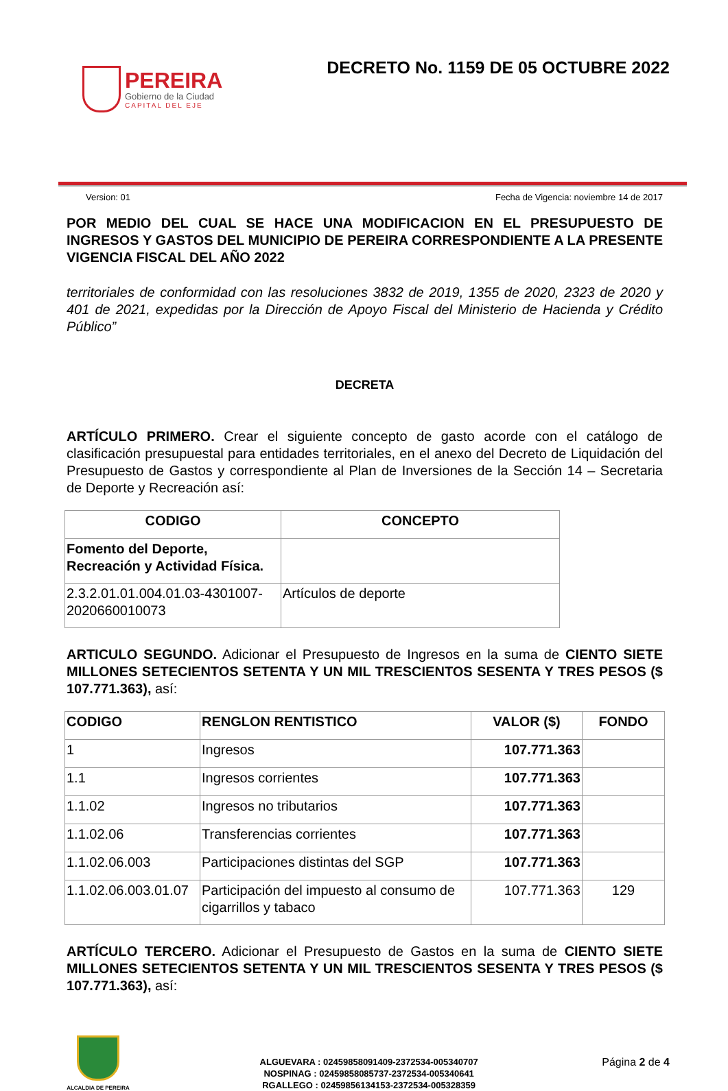PEREIRA
Gobierno de la Ciudad
CAPITAL DEL EJE
DECRETO No. 1159 DE 05 OCTUBRE 2022
Version: 01 Fecha de Vigencia: noviembre 14 de 2017
POR MEDIO DEL CUAL SE HACE UNA MODIFICACION EN EL PRESUPUESTO DE INGRESOS Y GASTOS DEL MUNICIPIO DE PEREIRA CORRESPONDIENTE A LA PRESENTE VIGENCIA FISCAL DEL AÑO 2022
territoriales de conformidad con las resoluciones 3832 de 2019, 1355 de 2020, 2323 de 2020 y 401 de 2021, expedidas por la Dirección de Apoyo Fiscal del Ministerio de Hacienda y Crédito Público”
DECRETA
ARTÍCULO PRIMERO. Crear el siguiente concepto de gasto acorde con el catálogo de clasificación presupuestal para entidades territoriales, en el anexo del Decreto de Liquidación del Presupuesto de Gastos y correspondiente al Plan de Inversiones de la Sección 14 – Secretaria de Deporte y Recreación así:
| CODIGO | CONCEPTO |
| --- | --- |
| Fomento del Deporte, Recreación y Actividad Física. | |
| 2.3.2.01.01.004.01.03-4301007-2020660010073 | Artículos de deporte |
ARTICULO SEGUNDO. Adicionar el Presupuesto de Ingresos en la suma de CIENTO SIETE MILLONES SETECIENTOS SETENTA Y UN MIL TRESCIENTOS SESENTA Y TRES PESOS ($ 107.771.363), así:
| CODIGO | RENGLON RENTISTICO | VALOR ($) | FONDO |
| --- | --- | --- | --- |
| 1 | Ingresos | 107.771.363 | |
| 1.1 | Ingresos corrientes | 107.771.363 | |
| 1.1.02 | Ingresos no tributarios | 107.771.363 | |
| 1.1.02.06 | Transferencias corrientes | 107.771.363 | |
| 1.1.02.06.003 | Participaciones distintas del SGP | 107.771.363 | |
| 1.1.02.06.003.01.07 | Participación del impuesto al consumo de cigarrillos y tabaco | 107.771.363 | 129 |
ARTÍCULO TERCERO. Adicionar el Presupuesto de Gastos en la suma de CIENTO SIETE MILLONES SETECIENTOS SETENTA Y UN MIL TRESCIENTOS SESENTA Y TRES PESOS ($ 107.771.363), así:
ALCALDIA DE PEREIRA
ALGUEVARA : 02459858091409-2372534-005340707
NOSPINAG : 02459858085737-2372534-005340641
RGALLEGO : 02459856134153-2372534-005328359
Página 2 de 4